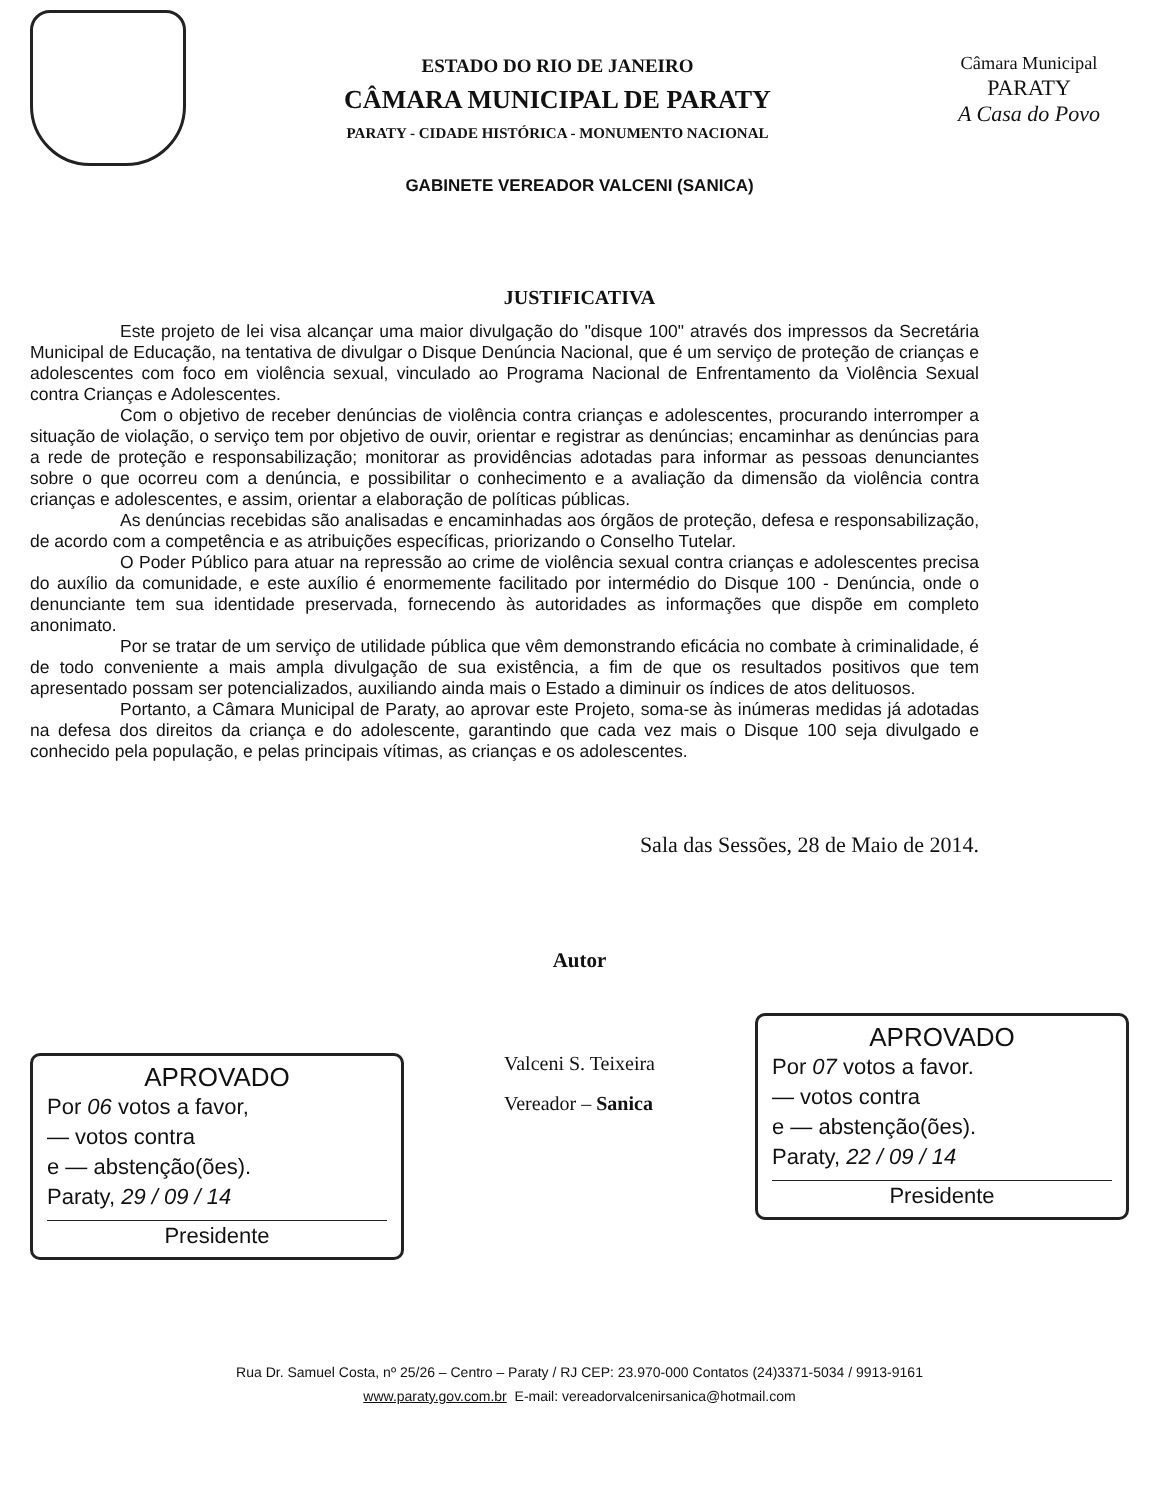ESTADO DO RIO DE JANEIRO
CÂMARA MUNICIPAL DE PARATY
PARATY - CIDADE HISTÓRICA - MONUMENTO NACIONAL
Câmara Municipal
PARATY
A Casa do Povo
GABINETE VEREADOR VALCENI (SANICA)
JUSTIFICATIVA
Este projeto de lei visa alcançar uma maior divulgação do "disque 100" através dos impressos da Secretária Municipal de Educação, na tentativa de divulgar o Disque Denúncia Nacional, que é um serviço de proteção de crianças e adolescentes com foco em violência sexual, vinculado ao Programa Nacional de Enfrentamento da Violência Sexual contra Crianças e Adolescentes.
Com o objetivo de receber denúncias de violência contra crianças e adolescentes, procurando interromper a situação de violação, o serviço tem por objetivo de ouvir, orientar e registrar as denúncias; encaminhar as denúncias para a rede de proteção e responsabilização; monitorar as providências adotadas para informar as pessoas denunciantes sobre o que ocorreu com a denúncia, e possibilitar o conhecimento e a avaliação da dimensão da violência contra crianças e adolescentes, e assim, orientar a elaboração de políticas públicas.
As denúncias recebidas são analisadas e encaminhadas aos órgãos de proteção, defesa e responsabilização, de acordo com a competência e as atribuições específicas, priorizando o Conselho Tutelar.
O Poder Público para atuar na repressão ao crime de violência sexual contra crianças e adolescentes precisa do auxílio da comunidade, e este auxílio é enormemente facilitado por intermédio do Disque 100 - Denúncia, onde o denunciante tem sua identidade preservada, fornecendo às autoridades as informações que dispõe em completo anonimato.
Por se tratar de um serviço de utilidade pública que vêm demonstrando eficácia no combate à criminalidade, é de todo conveniente a mais ampla divulgação de sua existência, a fim de que os resultados positivos que tem apresentado possam ser potencializados, auxiliando ainda mais o Estado a diminuir os índices de atos delituosos.
Portanto, a Câmara Municipal de Paraty, ao aprovar este Projeto, soma-se às inúmeras medidas já adotadas na defesa dos direitos da criança e do adolescente, garantindo que cada vez mais o Disque 100 seja divulgado e conhecido pela população, e pelas principais vítimas, as crianças e os adolescentes.
Sala das Sessões, 28 de Maio de 2014.
Autor
APROVADO
Por 06 votos a favor,
— votos contra
e — abstenção(ões).
Paraty, 29 / 09 / 14
Presidente
Valceni S. Teixeira
Vereador – Sanica
APROVADO
Por 07 votos a favor.
— votos contra
e — abstenção(ões).
Paraty, 22 / 09 / 14
Presidente
Rua Dr. Samuel Costa, nº 25/26 – Centro – Paraty / RJ CEP: 23.970-000 Contatos (24)3371-5034 / 9913-9161
www.paraty.gov.com.br E-mail: vereadorvalcenirsanica@hotmail.com